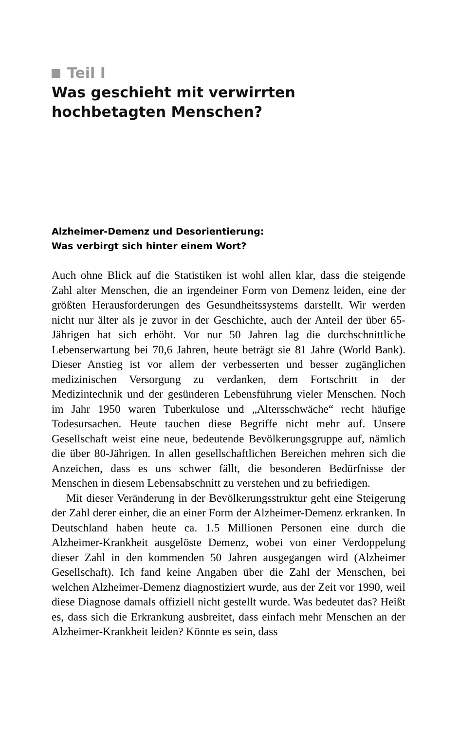Teil I
Was geschieht mit verwirrten hochbetagten Menschen?
Alzheimer-Demenz und Desorientierung:
Was verbirgt sich hinter einem Wort?
Auch ohne Blick auf die Statistiken ist wohl allen klar, dass die steigende Zahl alter Menschen, die an irgendeiner Form von Demenz leiden, eine der größten Herausforderungen des Gesundheitssystems darstellt. Wir werden nicht nur älter als je zuvor in der Geschichte, auch der Anteil der über 65-Jährigen hat sich erhöht. Vor nur 50 Jahren lag die durchschnittliche Lebenserwartung bei 70,6 Jahren, heute beträgt sie 81 Jahre (World Bank). Dieser Anstieg ist vor allem der verbesserten und besser zugänglichen medizinischen Versorgung zu verdanken, dem Fortschritt in der Medizintechnik und der gesünderen Lebensführung vieler Menschen. Noch im Jahr 1950 waren Tuberkulose und „Altersschwäche“ recht häufige Todesursachen. Heute tauchen diese Begriffe nicht mehr auf. Unsere Gesellschaft weist eine neue, bedeutende Bevölkerungsgruppe auf, nämlich die über 80-Jährigen. In allen gesellschaftlichen Bereichen mehren sich die Anzeichen, dass es uns schwer fällt, die besonderen Bedürfnisse der Menschen in diesem Lebensabschnitt zu verstehen und zu befriedigen.
Mit dieser Veränderung in der Bevölkerungsstruktur geht eine Steigerung der Zahl derer einher, die an einer Form der Alzheimer-Demenz erkranken. In Deutschland haben heute ca. 1.5 Millionen Personen eine durch die Alzheimer-Krankheit ausgelöste Demenz, wobei von einer Verdoppelung dieser Zahl in den kommenden 50 Jahren ausgegangen wird (Alzheimer Gesellschaft). Ich fand keine Angaben über die Zahl der Menschen, bei welchen Alzheimer-Demenz diagnostiziert wurde, aus der Zeit vor 1990, weil diese Diagnose damals offiziell nicht gestellt wurde. Was bedeutet das? Heißt es, dass sich die Erkrankung ausbreitet, dass einfach mehr Menschen an der Alzheimer-Krankheit leiden? Könnte es sein, dass